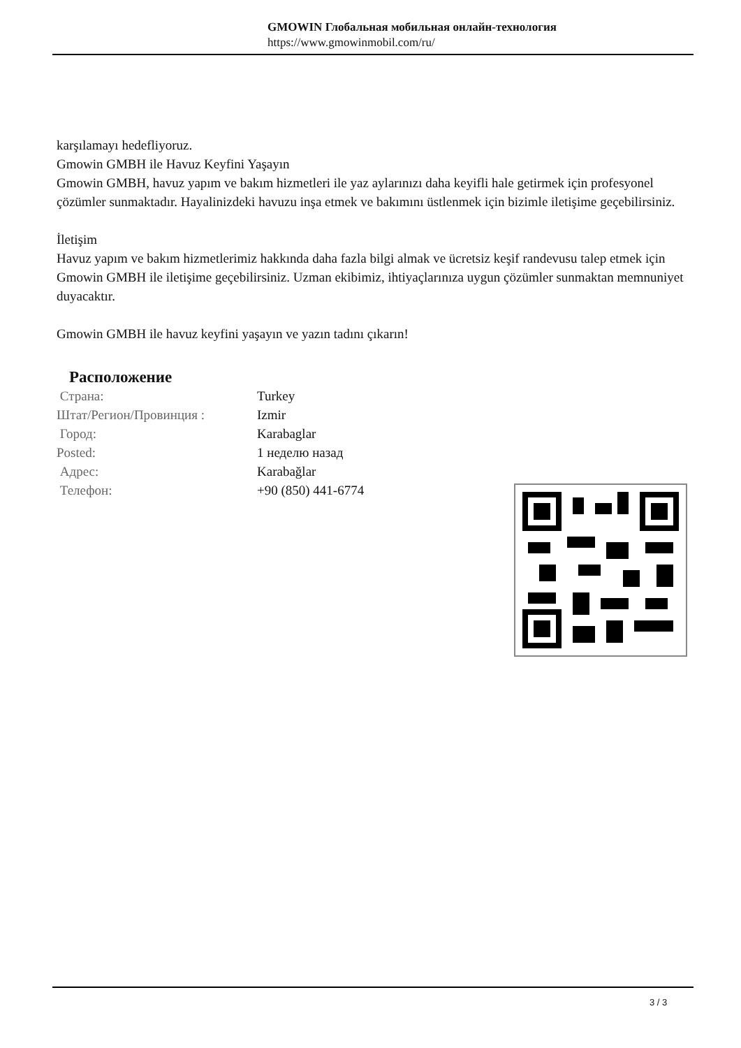GMOWIN Глобальная мобильная онлайн-технология
https://www.gmowinmobil.com/ru/
karşılamayı hedefliyoruz.
Gmowin GMBH ile Havuz Keyfini Yaşayın
Gmowin GMBH, havuz yapım ve bakım hizmetleri ile yaz aylarınızı daha keyifli hale getirmek için profesyonel çözümler sunmaktadır. Hayalinizdeki havuzu inşa etmek ve bakımını üstlenmek için bizimle iletişime geçebilirsiniz.
İletişim
Havuz yapım ve bakım hizmetlerimiz hakkında daha fazla bilgi almak ve ücretsiz keşif randevusu talep etmek için Gmowin GMBH ile iletişime geçebilirsiniz. Uzman ekibimiz, ihtiyaçlarınıza uygun çözümler sunmaktan memnuniyet duyacaktır.
Gmowin GMBH ile havuz keyfini yaşayın ve yazın tadını çıkarın!
Расположение
| Страна: | Turkey |
| Штат/Регион/Провинция : | Izmir |
| Город: | Karabaglar |
| Posted: | 1 неделю назад |
| Адрес: | Karabağlar |
| Телефон: | +90 (850) 441-6774 |
3 / 3